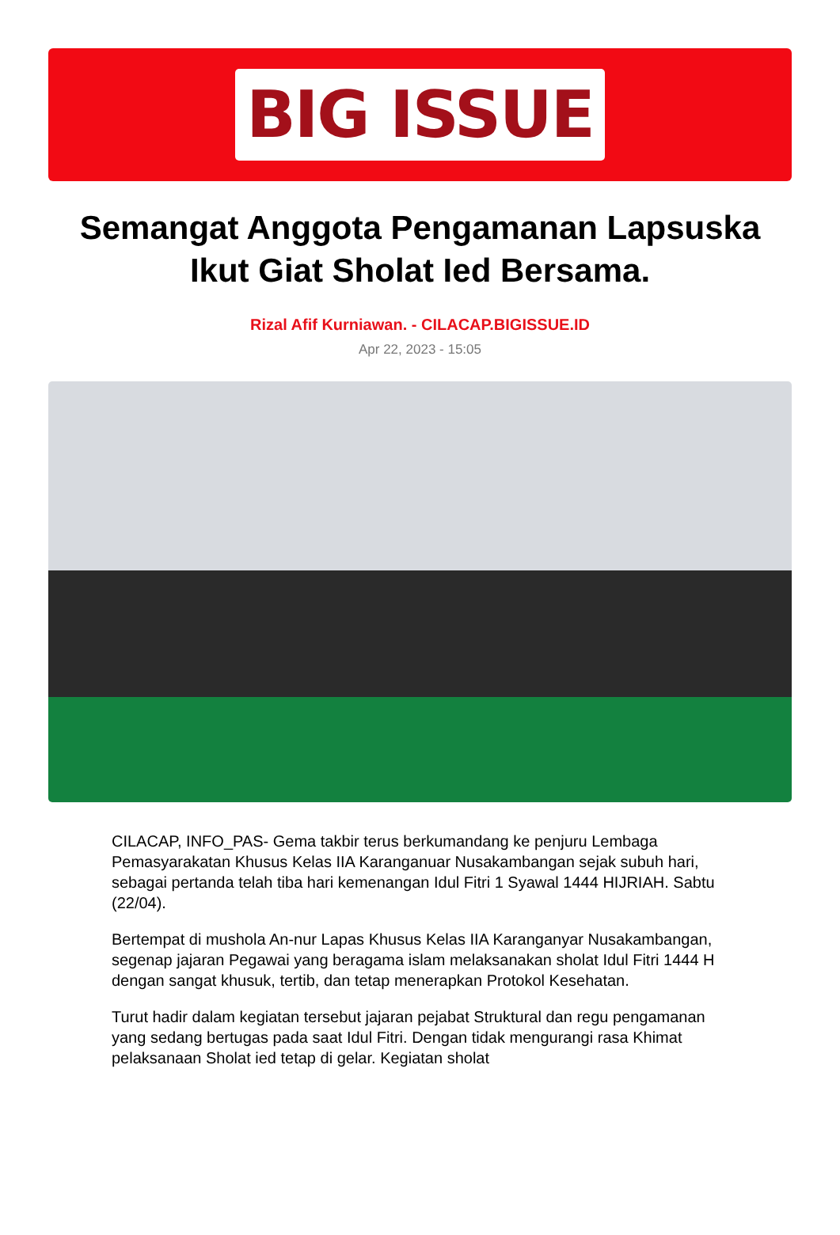BIG ISSUE
Semangat Anggota Pengamanan Lapsuska Ikut Giat Sholat Ied Bersama.
Rizal Afif Kurniawan. - CILACAP.BIGISSUE.ID
Apr 22, 2023 - 15:05
CILACAP, INFO_PAS- Gema takbir terus berkumandang ke penjuru Lembaga Pemasyarakatan Khusus Kelas IIA Karanganuar Nusakambangan sejak subuh hari, sebagai pertanda telah tiba hari kemenangan Idul Fitri 1 Syawal 1444 HIJRIAH. Sabtu (22/04).
Bertempat di mushola An-nur Lapas Khusus Kelas IIA Karanganyar Nusakambangan, segenap jajaran Pegawai yang beragama islam melaksanakan sholat Idul Fitri 1444 H dengan sangat khusuk, tertib, dan tetap menerapkan Protokol Kesehatan.
Turut hadir dalam kegiatan tersebut jajaran pejabat Struktural dan regu pengamanan yang sedang bertugas pada saat Idul Fitri. Dengan tidak mengurangi rasa Khimat pelaksanaan Sholat ied tetap di gelar. Kegiatan sholat